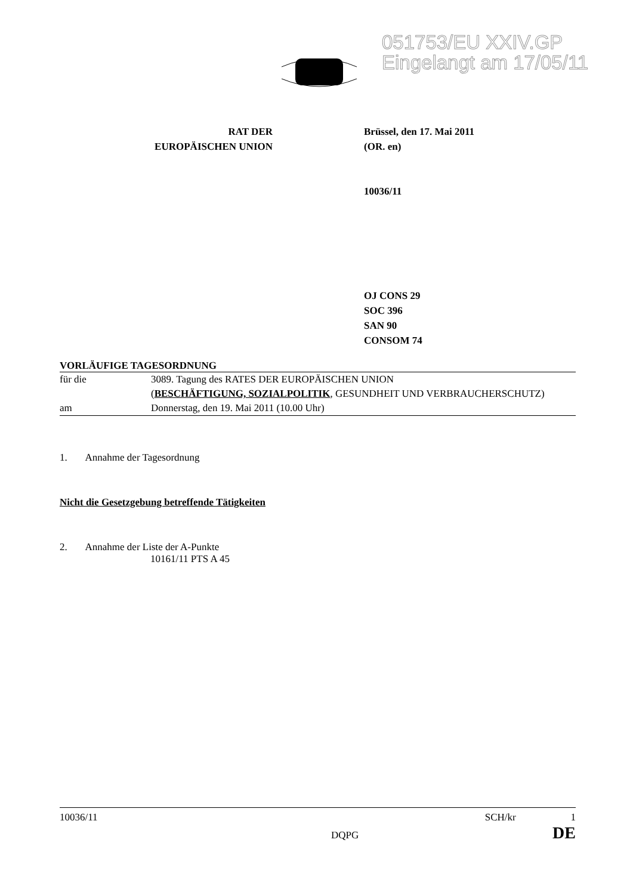051753/EU XXIV.GP
Eingelangt am 17/05/11
RAT DER
EUROPÄISCHEN UNION
Brüssel, den 17. Mai 2011
(OR. en)
10036/11
OJ CONS 29
SOC 396
SAN 90
CONSOM 74
VORLÄUFIGE TAGESORDNUNG
| für die | 3089. Tagung des RATES DER EUROPÄISCHEN UNION ( BESCHÄFTIGUNG, SOZIALPOLITIK , GESUNDHEIT UND VERBRAUCHERSCHUTZ) |
| am | Donnerstag, den 19. Mai 2011 (10.00 Uhr) |
1. Annahme der Tagesordnung
Nicht die Gesetzgebung betreffende Tätigkeiten
2. Annahme der Liste der A-Punkte
10161/11 PTS A 45
10036/11
DQPG
SCH/kr 1
DE